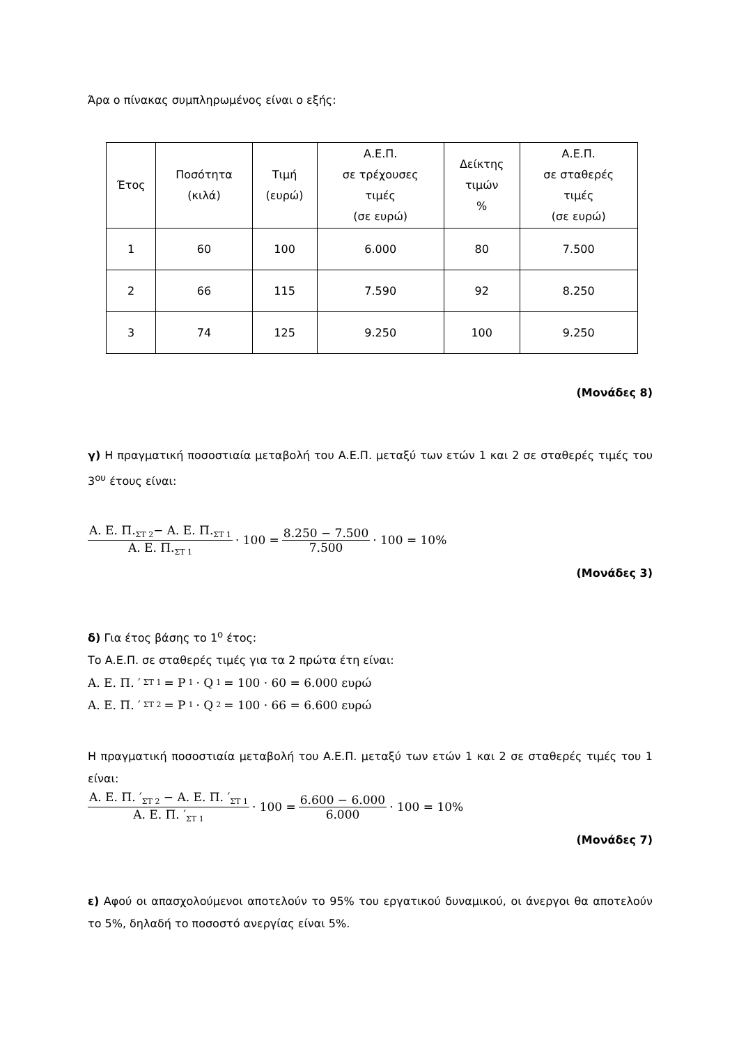Άρα ο πίνακας συμπληρωμένος είναι ο εξής:
| Έτος | Ποσότητα (κιλά) | Τιμή (ευρώ) | Α.Ε.Π. σε τρέχουσες τιμές (σε ευρώ) | Δείκτης τιμών % | Α.Ε.Π. σε σταθερές τιμές (σε ευρώ) |
| --- | --- | --- | --- | --- | --- |
| 1 | 60 | 100 | 6.000 | 80 | 7.500 |
| 2 | 66 | 115 | 7.590 | 92 | 8.250 |
| 3 | 74 | 125 | 9.250 | 100 | 9.250 |
(Μονάδες 8)
γ) Η πραγματική ποσοστιαία μεταβολή του Α.Ε.Π. μεταξύ των ετών 1 και 2 σε σταθερές τιμές του 3<sup>ου</sup> έτους είναι:
Α. Ε. Π.<sub>ΣΤ 2</sub>− Α. Ε. Π.<sub>ΣΤ 1</sub> Α. Ε. Π.<sub>ΣΤ 1</sub> · 100 = 8.250 − 7.500 7.500 · 100 = 10%
(Μονάδες 3)
δ) Για έτος βάσης το 1<sup>ο</sup> έτος:
Το Α.Ε.Π. σε σταθερές τιμές για τα 2 πρώτα έτη είναι:
Α. Ε. Π. ′<sub>ΣΤ 1</sub> = P<sub>1</sub> · Q<sub>1</sub> = 100 · 60 = 6.000 ευρώ
Α. Ε. Π. ′<sub>ΣΤ 2</sub> = P<sub>1</sub> · Q<sub>2</sub> = 100 · 66 = 6.600 ευρώ
Η πραγματική ποσοστιαία μεταβολή του Α.Ε.Π. μεταξύ των ετών 1 και 2 σε σταθερές τιμές του 1 είναι:
Α. Ε. Π. ′<sub>ΣΤ 2</sub> − Α. Ε. Π. ′<sub>ΣΤ 1</sub> Α. Ε. Π. ′<sub>ΣΤ 1</sub> · 100 = 6.600 − 6.000 6.000 · 100 = 10%
(Μονάδες 7)
ε) Αφού οι απασχολούμενοι αποτελούν το 95% του εργατικού δυναμικού, οι άνεργοι θα αποτελούν το 5%, δηλαδή το ποσοστό ανεργίας είναι 5%.